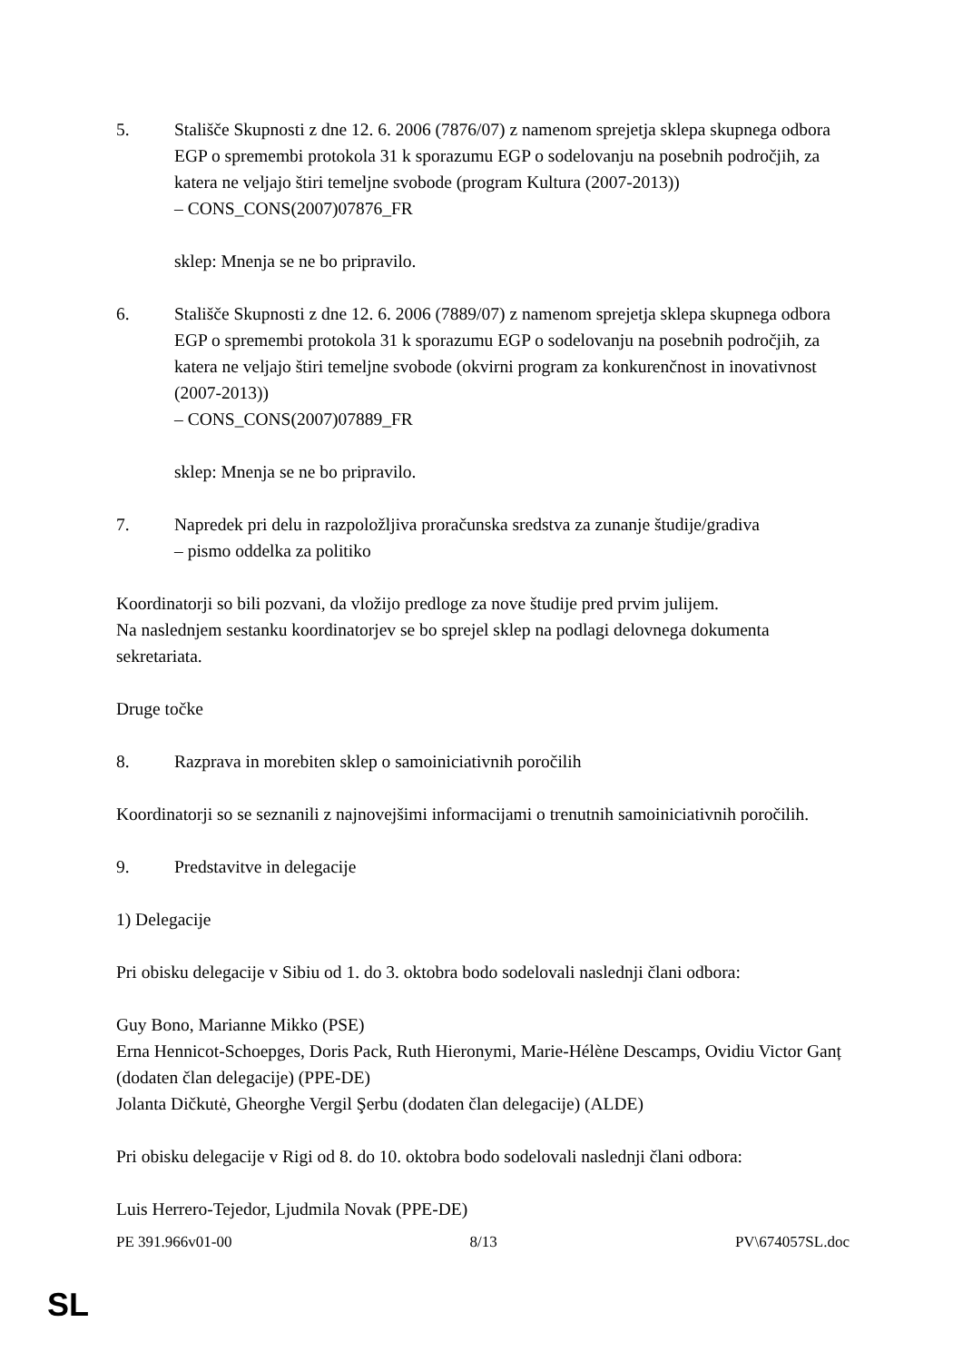5. Stališče Skupnosti z dne 12. 6. 2006 (7876/07) z namenom sprejetja sklepa skupnega odbora EGP o spremembi protokola 31 k sporazumu EGP o sodelovanju na posebnih področjih, za katera ne veljajo štiri temeljne svobode (program Kultura (2007-2013))
– CONS_CONS(2007)07876_FR
sklep: Mnenja se ne bo pripravilo.
6. Stališče Skupnosti z dne 12. 6. 2006 (7889/07) z namenom sprejetja sklepa skupnega odbora EGP o spremembi protokola 31 k sporazumu EGP o sodelovanju na posebnih področjih, za katera ne veljajo štiri temeljne svobode (okvirni program za konkurenčnost in inovativnost (2007-2013))
– CONS_CONS(2007)07889_FR
sklep: Mnenja se ne bo pripravilo.
7. Napredek pri delu in razpoložljiva proračunska sredstva za zunanje študije/gradiva
– pismo oddelka za politiko
Koordinatorji so bili pozvani, da vložijo predloge za nove študije pred prvim julijem.
Na naslednjem sestanku koordinatorjev se bo sprejel sklep na podlagi delovnega dokumenta sekretariata.
Druge točke
8. Razprava in morebiten sklep o samoiniciativnih poročilih
Koordinatorji so se seznanili z najnovejšimi informacijami o trenutnih samoiniciativnih poročilih.
9. Predstavitve in delegacije
1) Delegacije
Pri obisku delegacije v Sibiu od 1. do 3. oktobra bodo sodelovali naslednji člani odbora:
Guy Bono, Marianne Mikko (PSE)
Erna Hennicot-Schoepges, Doris Pack, Ruth Hieronymi, Marie-Hélène Descamps, Ovidiu Victor Ganț (dodaten član delegacije) (PPE-DE)
Jolanta Dičkutė, Gheorghe Vergil Şerbu (dodaten član delegacije) (ALDE)
Pri obisku delegacije v Rigi od 8. do 10. oktobra bodo sodelovali naslednji člani odbora:
Luis Herrero-Tejedor, Ljudmila Novak (PPE-DE)
PE 391.966v01-00 8/13 PV\674057SL.doc
SL